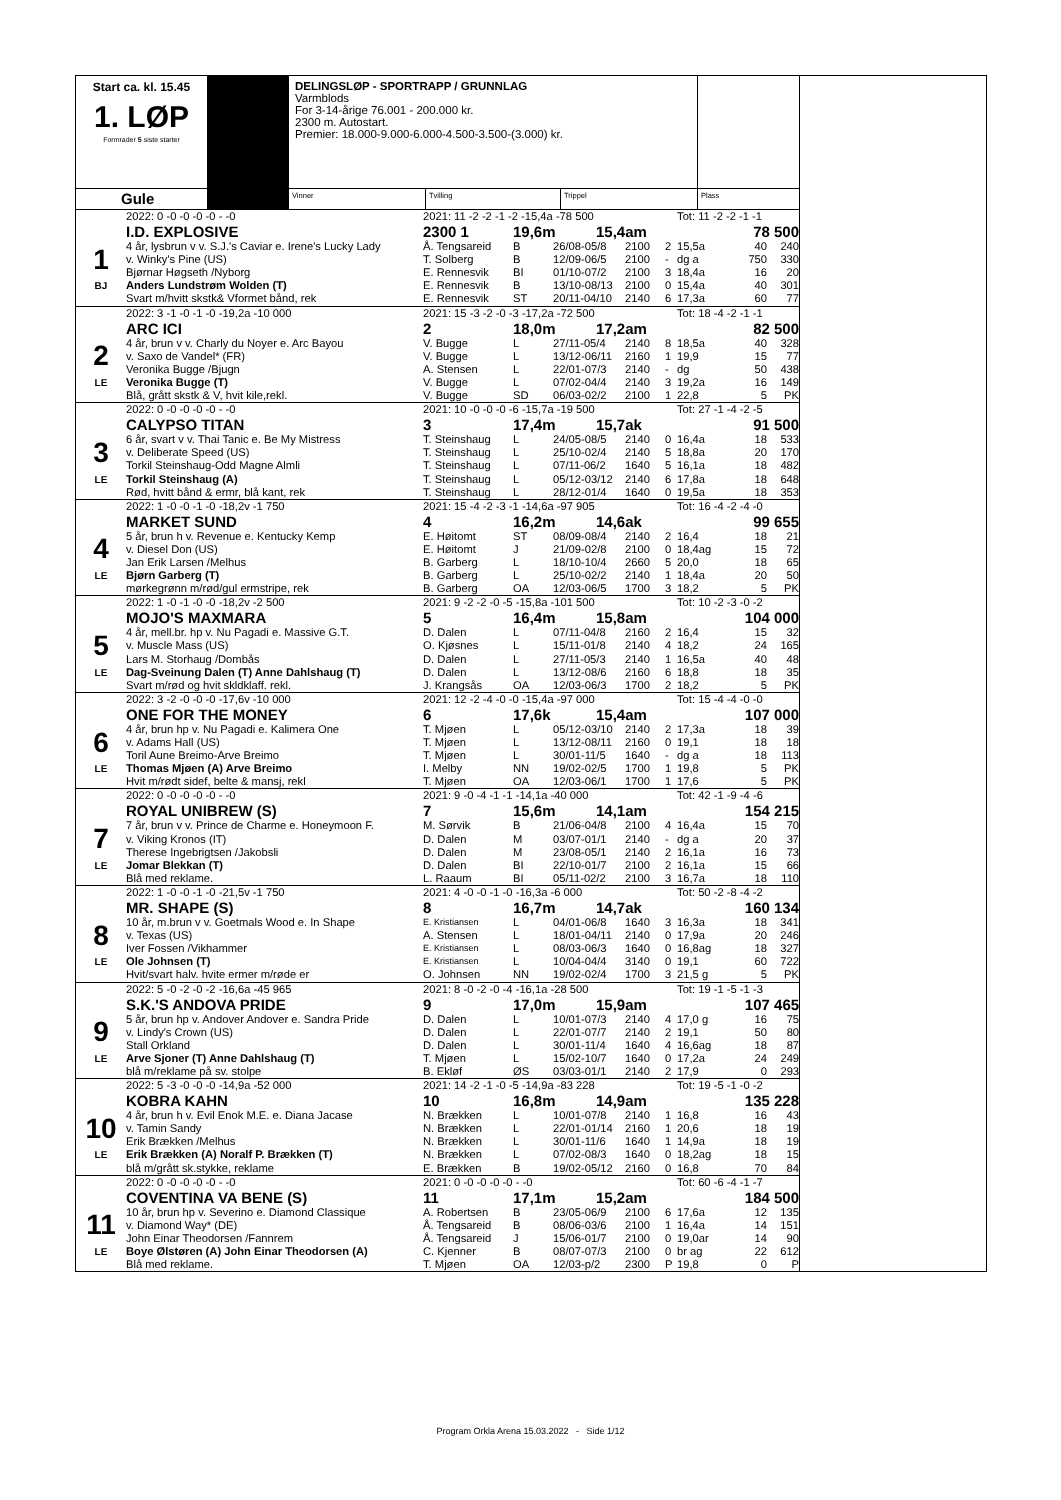Start ca. kl. 15.45
1. LØP
Formrader 5 siste starter
DELINGSLØP - SPORTRAPP / GRUNNLAG
Varmblods
For 3-14-årige 76.001 - 200.000 kr.
2300 m. Autostart.
Premier: 18.000-9.000-6.000-4.500-3.500-(3.000) kr.
Gule
Vinner
Tvilling
Trippel
Plass
| | 2022: 0 -0 -0 -0 -0 - -0 | 2021: 11 -2 -2 -1 -2 -15,4a -78 500 | | | | | Tot: 11 -2 -2 -1 -1 | | |
| | I.D. EXPLOSIVE | 2300 1 | 19,6m | 15,4am | | | | 78 500 | |
| 1 | 4 år, lysbrun v v. S.J.'s Caviar e. Irene's Lucky Lady | Å. Tengsareid | B | 26/08-05/8 | 2100 | 2 | 15,5a | 40 | 240 |
| | v. Winky's Pine (US) | T. Solberg | B | 12/09-06/5 | 2100 | - | dg a | 750 | 330 |
| | Bjørnar Høgseth /Nyborg | E. Rennesvik | BI | 01/10-07/2 | 2100 | 3 | 18,4a | 16 | 20 |
| BJ | Anders Lundstrøm Wolden (T) | E. Rennesvik | B | 13/10-08/13 | 2100 | 0 | 15,4a | 40 | 301 |
| | Svart m/hvitt skstk& Vformet bånd, rek | E. Rennesvik | ST | 20/11-04/10 | 2140 | 6 | 17,3a | 60 | 77 |
| | 2022: 3 -1 -0 -1 -0 -19,2a -10 000 | 2021: 15 -3 -2 -0 -3 -17,2a -72 500 | | | | | Tot: 18 -4 -2 -1 -1 | | |
| | ARC ICI | 2 | 18,0m | 17,2am | | | | 82 500 | |
| 2 | 4 år, brun v v. Charly du Noyer e. Arc Bayou | V. Bugge | L | 27/11-05/4 | 2140 | 8 | 18,5a | 40 | 328 |
| | v. Saxo de Vandel* (FR) | V. Bugge | L | 13/12-06/11 | 2160 | 1 | 19,9 | 15 | 77 |
| | Veronika Bugge /Bjugn | A. Stensen | L | 22/01-07/3 | 2140 | - | dg | 50 | 438 |
| LE | Veronika Bugge (T) | V. Bugge | L | 07/02-04/4 | 2140 | 3 | 19,2a | 16 | 149 |
| | Blå, grått skstk & V, hvit kile,rekl. | V. Bugge | SD | 06/03-02/2 | 2100 | 1 | 22,8 | 5 | PK |
| | 2022: 0 -0 -0 -0 -0 - -0 | 2021: 10 -0 -0 -0 -6 -15,7a -19 500 | | | | | Tot: 27 -1 -4 -2 -5 | | |
| | CALYPSO TITAN | 3 | 17,4m | 15,7ak | | | | 91 500 | |
| 3 | 6 år, svart v v. Thai Tanic e. Be My Mistress | T. Steinshaug | L | 24/05-08/5 | 2140 | 0 | 16,4a | 18 | 533 |
| | v. Deliberate Speed (US) | T. Steinshaug | L | 25/10-02/4 | 2140 | 5 | 18,8a | 20 | 170 |
| | Torkil Steinshaug-Odd Magne Almli | T. Steinshaug | L | 07/11-06/2 | 1640 | 5 | 16,1a | 18 | 482 |
| LE | Torkil Steinshaug (A) | T. Steinshaug | L | 05/12-03/12 | 2140 | 6 | 17,8a | 18 | 648 |
| | Rød, hvitt bånd & ermr, blå kant, rek | T. Steinshaug | L | 28/12-01/4 | 1640 | 0 | 19,5a | 18 | 353 |
| | 2022: 1 -0 -0 -1 -0 -18,2v -1 750 | 2021: 15 -4 -2 -3 -1 -14,6a -97 905 | | | | | Tot: 16 -4 -2 -4 -0 | | |
| | MARKET SUND | 4 | 16,2m | 14,6ak | | | | 99 655 | |
| 4 | 5 år, brun h v. Revenue e. Kentucky Kemp | E. Høitomt | ST | 08/09-08/4 | 2140 | 2 | 16,4 | 18 | 21 |
| | v. Diesel Don (US) | E. Høitomt | J | 21/09-02/8 | 2100 | 0 | 18,4ag | 15 | 72 |
| | Jan Erik Larsen /Melhus | B. Garberg | L | 18/10-10/4 | 2660 | 5 | 20,0 | 18 | 65 |
| LE | Bjørn Garberg (T) | B. Garberg | L | 25/10-02/2 | 2140 | 1 | 18,4a | 20 | 50 |
| | mørkegrønn m/rød/gul ermstripe, rek | B. Garberg | OA | 12/03-06/5 | 1700 | 3 | 18,2 | 5 | PK |
| | 2022: 1 -0 -1 -0 -0 -18,2v -2 500 | 2021: 9 -2 -2 -0 -5 -15,8a -101 500 | | | | | Tot: 10 -2 -3 -0 -2 | | |
| | MOJO'S MAXMARA | 5 | 16,4m | 15,8am | | | | 104 000 | |
| 5 | 4 år, mell.br. hp v. Nu Pagadi e. Massive G.T. | D. Dalen | L | 07/11-04/8 | 2160 | 2 | 16,4 | 15 | 32 |
| | v. Muscle Mass (US) | O. Kjøsnes | L | 15/11-01/8 | 2140 | 4 | 18,2 | 24 | 165 |
| | Lars M. Storhaug /Dombås | D. Dalen | L | 27/11-05/3 | 2140 | 1 | 16,5a | 40 | 48 |
| LE | Dag-Sveinung Dalen (T) Anne Dahlshaug (T) | D. Dalen | L | 13/12-08/6 | 2160 | 6 | 18,8 | 18 | 35 |
| | Svart m/rød og hvit skldklaff. rekl. | J. Krangsås | OA | 12/03-06/3 | 1700 | 2 | 18,2 | 5 | PK |
| | 2022: 3 -2 -0 -0 -0 -17,6v -10 000 | 2021: 12 -2 -4 -0 -0 -15,4a -97 000 | | | | | Tot: 15 -4 -4 -0 -0 | | |
| | ONE FOR THE MONEY | 6 | 17,6k | 15,4am | | | | 107 000 | |
| 6 | 4 år, brun hp v. Nu Pagadi e. Kalimera One | T. Mjøen | L | 05/12-03/10 | 2140 | 2 | 17,3a | 18 | 39 |
| | v. Adams Hall (US) | T. Mjøen | L | 13/12-08/11 | 2160 | 0 | 19,1 | 18 | 18 |
| | Toril Aune Breimo-Arve Breimo | T. Mjøen | L | 30/01-11/5 | 1640 | - | dg a | 18 | 113 |
| LE | Thomas Mjøen (A) Arve Breimo | I. Melby | NN | 19/02-02/5 | 1700 | 1 | 19,8 | 5 | PK |
| | Hvit m/rødt sidef, belte & mansj, rekl | T. Mjøen | OA | 12/03-06/1 | 1700 | 1 | 17,6 | 5 | PK |
| | 2022: 0 -0 -0 -0 -0 - -0 | 2021: 9 -0 -4 -1 -1 -14,1a -40 000 | | | | | Tot: 42 -1 -9 -4 -6 | | |
| | ROYAL UNIBREW (S) | 7 | 15,6m | 14,1am | | | | 154 215 | |
| 7 | 7 år, brun v v. Prince de Charme e. Honeymoon F. | M. Sørvik | B | 21/06-04/8 | 2100 | 4 | 16,4a | 15 | 70 |
| | v. Viking Kronos (IT) | D. Dalen | M | 03/07-01/1 | 2140 | - | dg a | 20 | 37 |
| | Therese Ingebrigtsen /Jakobsli | D. Dalen | M | 23/08-05/1 | 2140 | 2 | 16,1a | 16 | 73 |
| LE | Jomar Blekkan (T) | D. Dalen | BI | 22/10-01/7 | 2100 | 2 | 16,1a | 15 | 66 |
| | Blå med reklame. | L. Raaum | BI | 05/11-02/2 | 2100 | 3 | 16,7a | 18 | 110 |
| | 2022: 1 -0 -0 -1 -0 -21,5v -1 750 | 2021: 4 -0 -0 -1 -0 -16,3a -6 000 | | | | | Tot: 50 -2 -8 -4 -2 | | |
| | MR. SHAPE (S) | 8 | 16,7m | 14,7ak | | | | 160 134 | |
| 8 | 10 år, m.brun v v. Goetmals Wood e. In Shape | E. Kristiansen | L | 04/01-06/8 | 1640 | 3 | 16,3a | 18 | 341 |
| | v. Texas (US) | A. Stensen | L | 18/01-04/11 | 2140 | 0 | 17,9a | 20 | 246 |
| | Iver Fossen /Vikhammer | E. Kristiansen | L | 08/03-06/3 | 1640 | 0 | 16,8ag | 18 | 327 |
| LE | Ole Johnsen (T) | E. Kristiansen | L | 10/04-04/4 | 3140 | 0 | 19,1 | 60 | 722 |
| | Hvit/svart halv. hvite ermer m/røde er | O. Johnsen | NN | 19/02-02/4 | 1700 | 3 | 21,5 g | 5 | PK |
| | 2022: 5 -0 -2 -0 -2 -16,6a -45 965 | 2021: 8 -0 -2 -0 -4 -16,1a -28 500 | | | | | Tot: 19 -1 -5 -1 -3 | | |
| | S.K.'S ANDOVA PRIDE | 9 | 17,0m | 15,9am | | | | 107 465 | |
| 9 | 5 år, brun hp v. Andover Andover e. Sandra Pride | D. Dalen | L | 10/01-07/3 | 2140 | 4 | 17,0 g | 16 | 75 |
| | v. Lindy's Crown (US) | D. Dalen | L | 22/01-07/7 | 2140 | 2 | 19,1 | 50 | 80 |
| | Stall Orkland | D. Dalen | L | 30/01-11/4 | 1640 | 4 | 16,6ag | 18 | 87 |
| LE | Arve Sjoner (T) Anne Dahlshaug (T) | T. Mjøen | L | 15/02-10/7 | 1640 | 0 | 17,2a | 24 | 249 |
| | blå m/reklame på sv. stolpe | B. Ekløf | ØS | 03/03-01/1 | 2140 | 2 | 17,9 | 0 | 293 |
| | 2022: 5 -3 -0 -0 -0 -14,9a -52 000 | 2021: 14 -2 -1 -0 -5 -14,9a -83 228 | | | | | Tot: 19 -5 -1 -0 -2 | | |
| | KOBRA KAHN | 10 | 16,8m | 14,9am | | | | 135 228 | |
| 10 | 4 år, brun h v. Evil Enok M.E. e. Diana Jacase | N. Brækken | L | 10/01-07/8 | 2140 | 1 | 16,8 | 16 | 43 |
| | v. Tamin Sandy | N. Brækken | L | 22/01-01/14 | 2160 | 1 | 20,6 | 18 | 19 |
| | Erik Brækken /Melhus | N. Brækken | L | 30/01-11/6 | 1640 | 1 | 14,9a | 18 | 19 |
| LE | Erik Brækken (A) Noralf P. Brækken (T) | N. Brækken | L | 07/02-08/3 | 1640 | 0 | 18,2ag | 18 | 15 |
| | blå m/grått sk.stykke, reklame | E. Brækken | B | 19/02-05/12 | 2160 | 0 | 16,8 | 70 | 84 |
| | 2022: 0 -0 -0 -0 -0 - -0 | 2021: 0 -0 -0 -0 -0 - -0 | | | | | Tot: 60 -6 -4 -1 -7 | | |
| | COVENTINA VA BENE (S) | 11 | 17,1m | 15,2am | | | | 184 500 | |
| 11 | 10 år, brun hp v. Severino e. Diamond Classique | A. Robertsen | B | 23/05-06/9 | 2100 | 6 | 17,6a | 12 | 135 |
| | v. Diamond Way* (DE) | Å. Tengsareid | B | 08/06-03/6 | 2100 | 1 | 16,4a | 14 | 151 |
| | John Einar Theodorsen /Fannrem | Å. Tengsareid | J | 15/06-01/7 | 2100 | 0 | 19,0ar | 14 | 90 |
| LE | Boye Ølstøren (A) John Einar Theodorsen (A) | C. Kjenner | B | 08/07-07/3 | 2100 | 0 | br ag | 22 | 612 |
| | Blå med reklame. | T. Mjøen | OA | 12/03-p/2 | 2300 | P | 19,8 | 0 | P |
Program Orkla Arena 15.03.2022 - Side 1/12